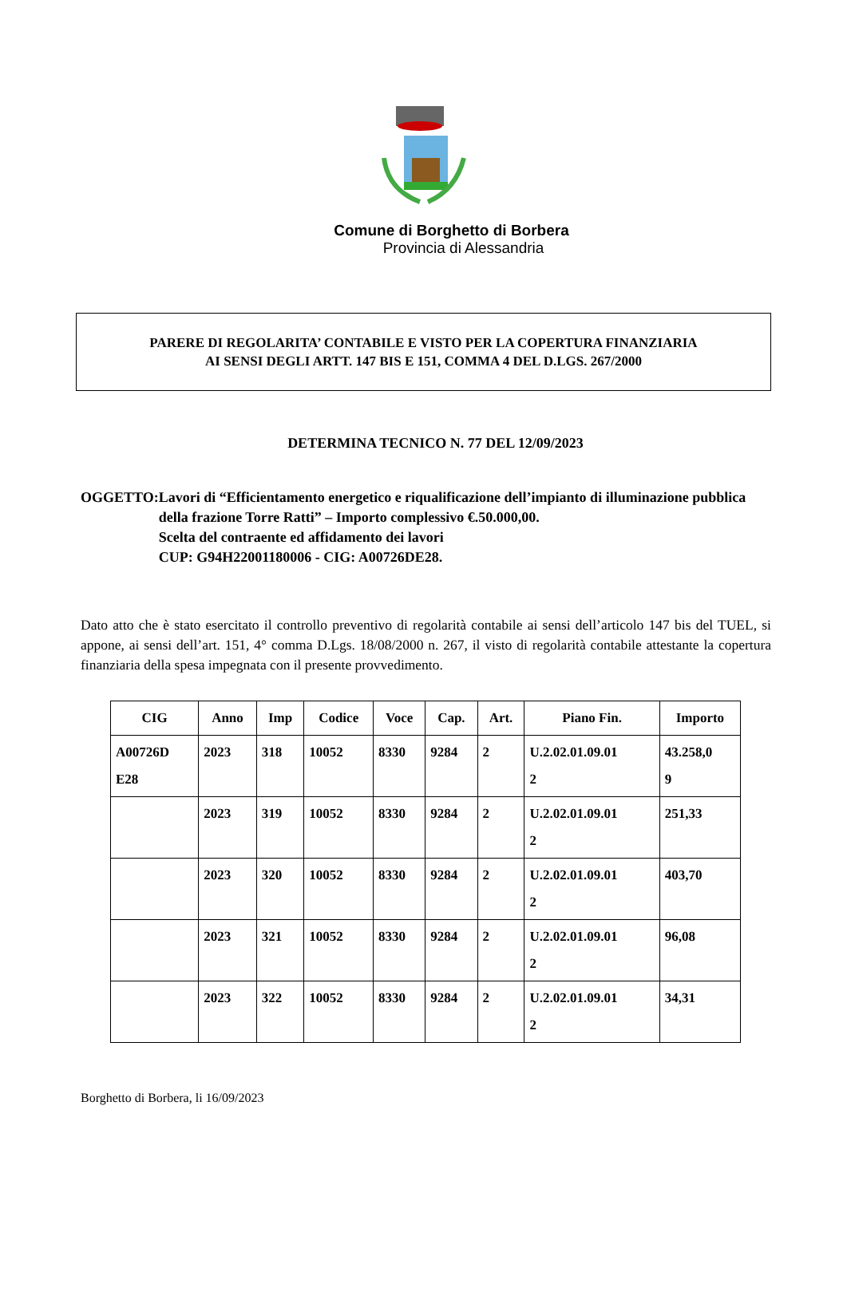Comune di Borghetto di Borbera
Provincia di Alessandria
PARERE DI REGOLARITA’ CONTABILE E VISTO PER LA COPERTURA FINANZIARIA
AI SENSI DEGLI ARTT. 147 BIS E 151, COMMA 4 DEL D.LGS. 267/2000
DETERMINA TECNICO N. 77 DEL 12/09/2023
OGGETTO: Lavori di “Efficientamento energetico e riqualificazione dell’impianto di illuminazione pubblica della frazione Torre Ratti” – Importo complessivo €.50.000,00.
Scelta del contraente ed affidamento dei lavori
CUP: G94H22001180006 - CIG: A00726DE28.
Dato atto che è stato esercitato il controllo preventivo di regolarità contabile ai sensi dell’articolo 147 bis del TUEL, si appone, ai sensi dell’art. 151, 4° comma D.Lgs. 18/08/2000 n. 267, il visto di regolarità contabile attestante la copertura finanziaria della spesa impegnata con il presente provvedimento.
| CIG | Anno | Imp | Codice | Voce | Cap. | Art. | Piano Fin. | Importo |
| --- | --- | --- | --- | --- | --- | --- | --- | --- |
| A00726D E28 | 2023 | 318 | 10052 | 8330 | 9284 | 2 | U.2.02.01.09.01 2 | 43.258,0 9 |
| | 2023 | 319 | 10052 | 8330 | 9284 | 2 | U.2.02.01.09.01 2 | 251,33 |
| | 2023 | 320 | 10052 | 8330 | 9284 | 2 | U.2.02.01.09.01 2 | 403,70 |
| | 2023 | 321 | 10052 | 8330 | 9284 | 2 | U.2.02.01.09.01 2 | 96,08 |
| | 2023 | 322 | 10052 | 8330 | 9284 | 2 | U.2.02.01.09.01 2 | 34,31 |
Borghetto di Borbera, li 16/09/2023